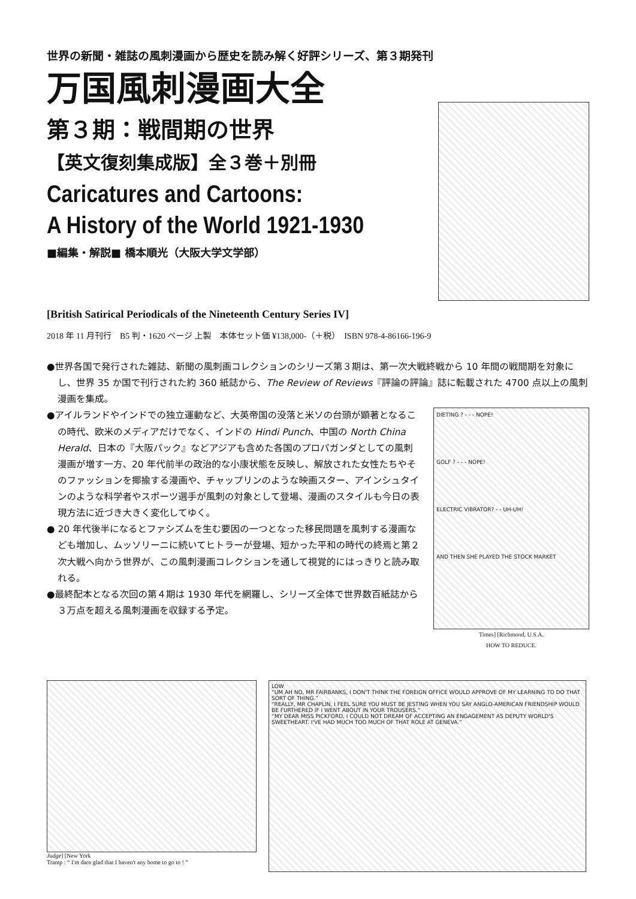世界の新聞・雑誌の風刺漫画から歴史を読み解く好評シリーズ、第３期発刊
万国風刺漫画大全
第３期：戦間期の世界
【英文復刻集成版】全３巻＋別冊
Caricatures and Cartoons:
A History of the World 1921-1930
■編集・解説■ 橋本順光（大阪大学文学部）
[British Satirical Periodicals of the Nineteenth Century Series IV]
2018 年 11 月刊行　B5 判・1620 ページ 上製　本体セット価 ¥138,000-（＋税）　ISBN 978-4-86166-196-9
●世界各国で発行された雑誌、新聞の風刺画コレクションのシリーズ第３期は、第一次大戦終戦から 10 年間の戦間期を対象にし、世界 35 か国で刊行された約 360 紙誌から、The Review of Reviews『評論の評論』誌に転載された 4700 点以上の風刺漫画を集成。
●アイルランドやインドでの独立運動など、大英帝国の没落と米ソの台頭が顕著となるこの時代、欧米のメディアだけでなく、インドの Hindi Punch、中国の North China Herald、日本の『大阪パック』などアジアも含めた各国のプロパガンダとしての風刺漫画が増す一方、20 年代前半の政治的な小康状態を反映し、解放された女性たちやそのファッションを揶揄する漫画や、チャップリンのような映画スター、アインシュタインのような科学者やスポーツ選手が風刺の対象として登場、漫画のスタイルも今日の表現方法に近づき大きく変化してゆく。
● 20 年代後半になるとファシズムを生む要因の一つとなった移民問題を風刺する漫画なども増加し、ムッソリーニに続いてヒトラーが登場、短かった平和の時代の終焉と第２次大戦へ向かう世界が、この風刺漫画コレクションを通して視覚的にはっきりと読み取れる。
●最終配本となる次回の第４期は 1930 年代を網羅し、シリーズ全体で世界数百紙誌から３万点を超える風刺漫画を収録する予定。
DIETING ? - - - NOPE!
GOLF ? - - - NOPE!
ELECTRIC VIBRATOR? - - UH-UH!
AND THEN SHE PLAYED THE STOCK MARKET
Times] [Richmond, U.S.A.
HOW TO REDUCE.
Judge] [New York
Tramp : “ I'm darn glad that I haven't any home to go to ! ”
LOW
“UM AH NO, MR FAIRBANKS, I DON'T THINK THE FOREIGN OFFICE WOULD APPROVE OF MY LEARNING TO DO THAT SORT OF THING.”
“REALLY, MR CHAPLIN, I FEEL SURE YOU MUST BE JESTING WHEN YOU SAY ANGLO-AMERICAN FRIENDSHIP WOULD BE FURTHERED IF I WENT ABOUT IN YOUR TROUSERS.”
“MY DEAR MISS PICKFORD, I COULD NOT DREAM OF ACCEPTING AN ENGAGEMENT AS DEPUTY WORLD'S SWEETHEART. I'VE HAD MUCH TOO MUCH OF THAT ROLE AT GENEVA.”